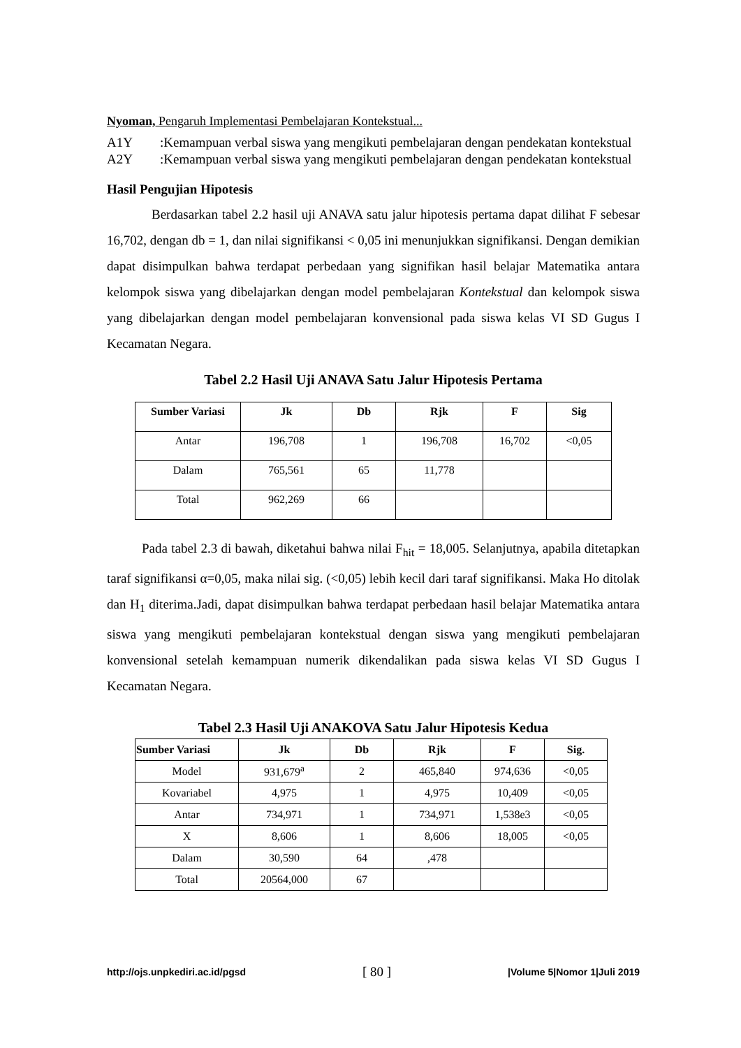Nyoman, Pengaruh Implementasi Pembelajaran Kontekstual...
A1Y:Kemampuan verbal siswa yang mengikuti pembelajaran dengan pendekatan kontekstual
A2Y:Kemampuan verbal siswa yang mengikuti pembelajaran dengan pendekatan kontekstual
Hasil Pengujian Hipotesis
Berdasarkan tabel 2.2 hasil uji ANAVA satu jalur hipotesis pertama dapat dilihat F sebesar 16,702, dengan db = 1, dan nilai signifikansi < 0,05 ini menunjukkan signifikansi. Dengan demikian dapat disimpulkan bahwa terdapat perbedaan yang signifikan hasil belajar Matematika antara kelompok siswa yang dibelajarkan dengan model pembelajaran Kontekstual dan kelompok siswa yang dibelajarkan dengan model pembelajaran konvensional pada siswa kelas VI SD Gugus I Kecamatan Negara.
Tabel 2.2 Hasil Uji ANAVA Satu Jalur Hipotesis Pertama
| Sumber Variasi | Jk | Db | Rjk | F | Sig |
| --- | --- | --- | --- | --- | --- |
| Antar | 196,708 | 1 | 196,708 | 16,702 | <0,05 |
| Dalam | 765,561 | 65 | 11,778 | | |
| Total | 962,269 | 66 | | | |
Pada tabel 2.3 di bawah, diketahui bahwa nilai F<sub>hit</sub> = 18,005. Selanjutnya, apabila ditetapkan taraf signifikansi α=0,05, maka nilai sig. (<0,05) lebih kecil dari taraf signifikansi. Maka Ho ditolak dan H<sub>1</sub> diterima.Jadi, dapat disimpulkan bahwa terdapat perbedaan hasil belajar Matematika antara siswa yang mengikuti pembelajaran kontekstual dengan siswa yang mengikuti pembelajaran konvensional setelah kemampuan numerik dikendalikan pada siswa kelas VI SD Gugus I Kecamatan Negara.
Tabel 2.3 Hasil Uji ANAKOVA Satu Jalur Hipotesis Kedua
| Sumber Variasi | Jk | Db | Rjk | F | Sig. |
| --- | --- | --- | --- | --- | --- |
| Model | 931,679<sup>a</sup> | 2 | 465,840 | 974,636 | <0,05 |
| Kovariabel | 4,975 | 1 | 4,975 | 10,409 | <0,05 |
| Antar | 734,971 | 1 | 734,971 | 1,538e3 | <0,05 |
| X | 8,606 | 1 | 8,606 | 18,005 | <0,05 |
| Dalam | 30,590 | 64 | ,478 | | |
| Total | 20564,000 | 67 | | | |
http://ojs.unpkediri.ac.id/pgsd [ 80 ] |Volume 5|Nomor 1|Juli 2019